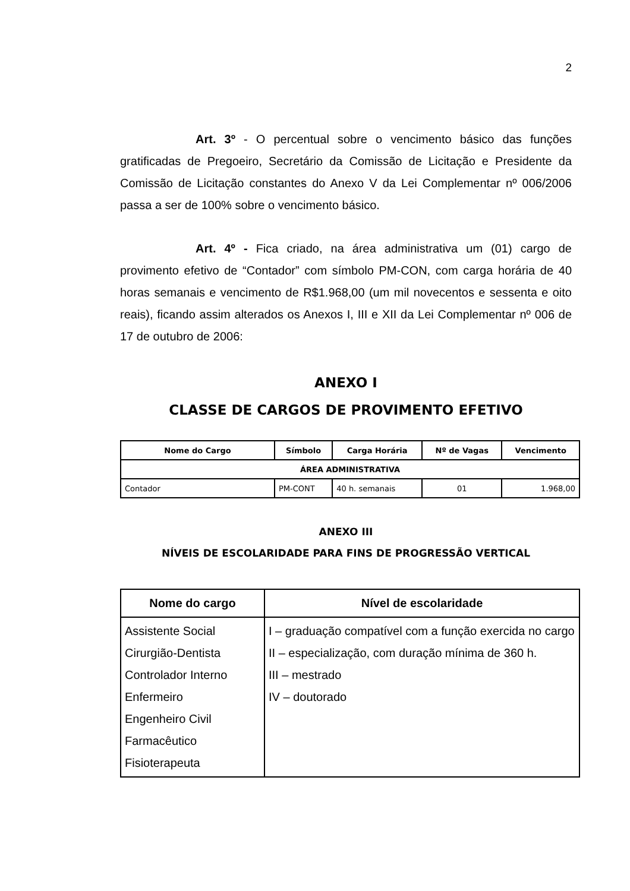2
Art. 3º - O percentual sobre o vencimento básico das funções gratificadas de Pregoeiro, Secretário da Comissão de Licitação e Presidente da Comissão de Licitação constantes do Anexo V da Lei Complementar nº 006/2006 passa a ser de 100% sobre o vencimento básico.
Art. 4º - Fica criado, na área administrativa um (01) cargo de provimento efetivo de “Contador” com símbolo PM-CON, com carga horária de 40 horas semanais e vencimento de R$1.968,00 (um mil novecentos e sessenta e oito reais), ficando assim alterados os Anexos I, III e XII da Lei Complementar nº 006 de 17 de outubro de 2006:
ANEXO I
CLASSE DE CARGOS DE PROVIMENTO EFETIVO
| Nome do Cargo | Símbolo | Carga Horária | Nº de Vagas | Vencimento |
| --- | --- | --- | --- | --- |
| ÁREA ADMINISTRATIVA | | | | |
| Contador | PM-CONT | 40 h. semanais | 01 | 1.968,00 |
ANEXO III
NÍVEIS DE ESCOLARIDADE PARA FINS DE PROGRESSÃO VERTICAL
| Nome do cargo | Nível de escolaridade |
| --- | --- |
| Assistente Social Cirurgião-Dentista Controlador Interno Enfermeiro Engenheiro Civil Farmacêutico Fisioterapeuta | I – graduação compatível com a função exercida no cargo II – especialização, com duração mínima de 360 h. III – mestrado IV – doutorado |